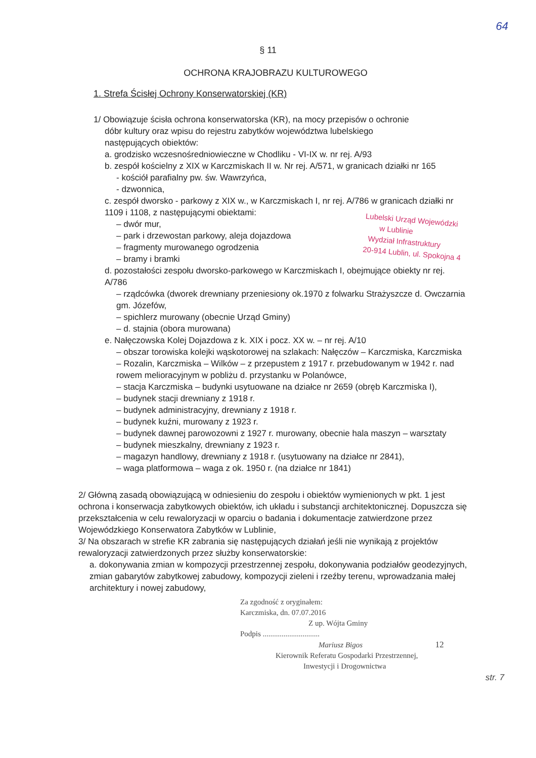64
§ 11
OCHRONA KRAJOBRAZU KULTUROWEGO
1. Strefa Ścisłej Ochrony Konserwatorskiej (KR)
1/ Obowiązuje ścisła ochrona konserwatorska (KR), na mocy przepisów o ochronie
dóbr kultury oraz wpisu do rejestru zabytków województwa lubelskiego
następujących obiektów:
a. grodzisko wczesnośredniowieczne w Chodliku - VI-IX w. nr rej. A/93
b. zespół kościelny z XIX w Karczmiskach II w. Nr rej. A/571, w granicach działki nr 165
- kościół parafialny pw. św. Wawrzyńca,
- dzwonnica,
c. zespół dworsko - parkowy z XIX w., w Karczmiskach I, nr rej. A/786 w granicach działki nr 1109 i 1108, z następującymi obiektami:
– dwór mur,
– park i drzewostan parkowy, aleja dojazdowa
– fragmenty murowanego ogrodzenia
– bramy i bramki
d. pozostałości zespołu dworsko-parkowego w Karczmiskach I, obejmujące obiekty nr rej. A/786
– rządcówka (dworek drewniany przeniesiony ok.1970 z folwarku Strażyszcze d. Owczarnia gm. Józefów,
– spichlerz murowany (obecnie Urząd Gminy)
– d. stajnia (obora murowana)
e. Nałęczowska Kolej Dojazdowa z k. XIX i pocz. XX w. – nr rej. A/10
– obszar torowiska kolejki wąskotorowej na szlakach: Nałęczów – Karczmiska, Karczmiska – Rozalin, Karczmiska – Wilków – z przepustem z 1917 r. przebudowanym w 1942 r. nad rowem melioracyjnym w pobliżu d. przystanku w Polanówce,
– stacja Karczmiska – budynki usytuowane na działce nr 2659 (obręb Karczmiska I),
– budynek stacji drewniany z 1918 r.
– budynek administracyjny, drewniany z 1918 r.
– budynek kuźni, murowany z 1923 r.
– budynek dawnej parowozowni z 1927 r. murowany, obecnie hala maszyn – warsztaty
– budynek mieszkalny, drewniany z 1923 r.
– magazyn handlowy, drewniany z 1918 r. (usytuowany na działce nr 2841),
– waga platformowa – waga z ok. 1950 r. (na działce nr 1841)
Lubelski Urząd Wojewódzki
w Lublinie
Wydział Infrastruktury
20-914 Lublin, ul. Spokojna 4
2/ Główną zasadą obowiązującą w odniesieniu do zespołu i obiektów wymienionych w pkt. 1 jest ochrona i konserwacja zabytkowych obiektów, ich układu i substancji architektonicznej. Dopuszcza się przekształcenia w celu rewaloryzacji w oparciu o badania i dokumentacje zatwierdzone przez Wojewódzkiego Konserwatora Zabytków w Lublinie,
3/ Na obszarach w strefie KR zabrania się następujących działań jeśli nie wynikają z projektów rewaloryzacji zatwierdzonych przez służby konserwatorskie:
a. dokonywania zmian w kompozycji przestrzennej zespołu, dokonywania podziałów geodezyjnych, zmian gabarytów zabytkowej zabudowy, kompozycji zieleni i rzeźby terenu, wprowadzania małej architektury i nowej zabudowy,
Za zgodność z oryginałem:
Karczmiska, dn. 07.07.2016
Z up. Wójta Gminy
Podpis ..............................
Mariusz Bigos 12
Kierownik Referatu Gospodarki Przestrzennej,
Inwestycji i Drogownictwa
str. 7